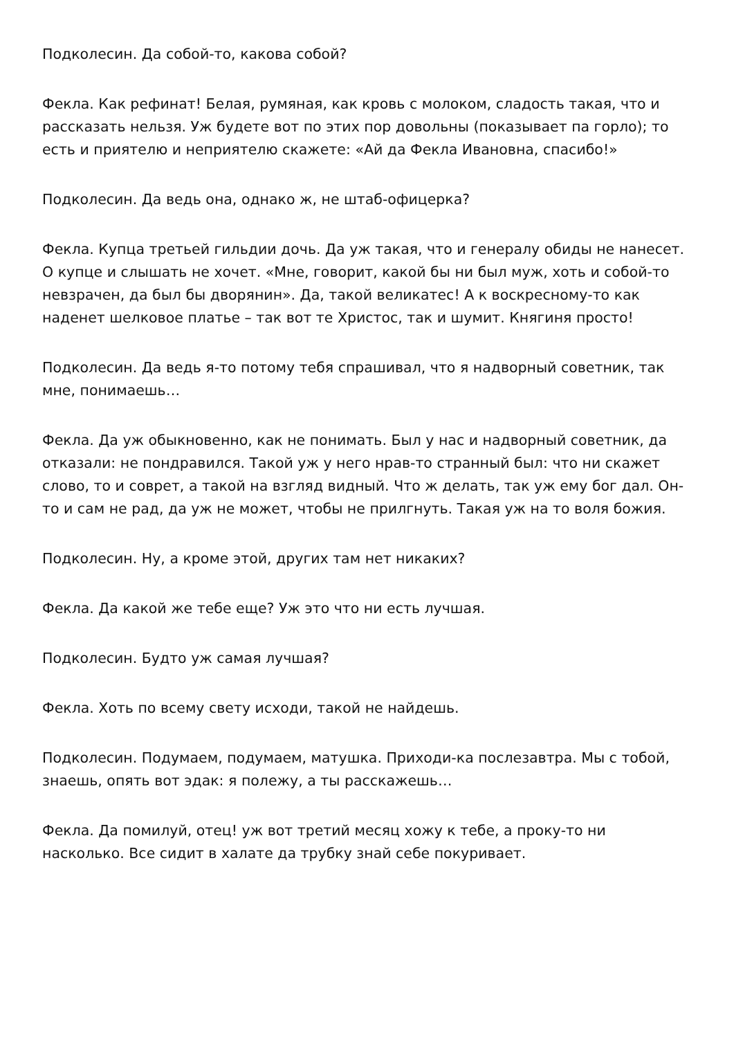Подколесин. Да собой-то, какова собой?
Фекла. Как рефинат! Белая, румяная, как кровь с молоком, сладость такая, что и рассказать нельзя. Уж будете вот по этих пор довольны (показывает па горло); то есть и приятелю и неприятелю скажете: «Ай да Фекла Ивановна, спасибо!»
Подколесин. Да ведь она, однако ж, не штаб-офицерка?
Фекла. Купца третьей гильдии дочь. Да уж такая, что и генералу обиды не нанесет. О купце и слышать не хочет. «Мне, говорит, какой бы ни был муж, хоть и собой-то невзрачен, да был бы дворянин». Да, такой великатес! А к воскресному-то как наденет шелковое платье – так вот те Христос, так и шумит. Княгиня просто!
Подколесин. Да ведь я-то потому тебя спрашивал, что я надворный советник, так мне, понимаешь…
Фекла. Да уж обыкновенно, как не понимать. Был у нас и надворный советник, да отказали: не пондравился. Такой уж у него нрав-то странный был: что ни скажет слово, то и соврет, а такой на взгляд видный. Что ж делать, так уж ему бог дал. Он-то и сам не рад, да уж не может, чтобы не прилгнуть. Такая уж на то воля божия.
Подколесин. Ну, а кроме этой, других там нет никаких?
Фекла. Да какой же тебе еще? Уж это что ни есть лучшая.
Подколесин. Будто уж самая лучшая?
Фекла. Хоть по всему свету исходи, такой не найдешь.
Подколесин. Подумаем, подумаем, матушка. Приходи-ка послезавтра. Мы с тобой, знаешь, опять вот эдак: я полежу, а ты расскажешь…
Фекла. Да помилуй, отец! уж вот третий месяц хожу к тебе, а проку-то ни насколько. Все сидит в халате да трубку знай себе покуривает.